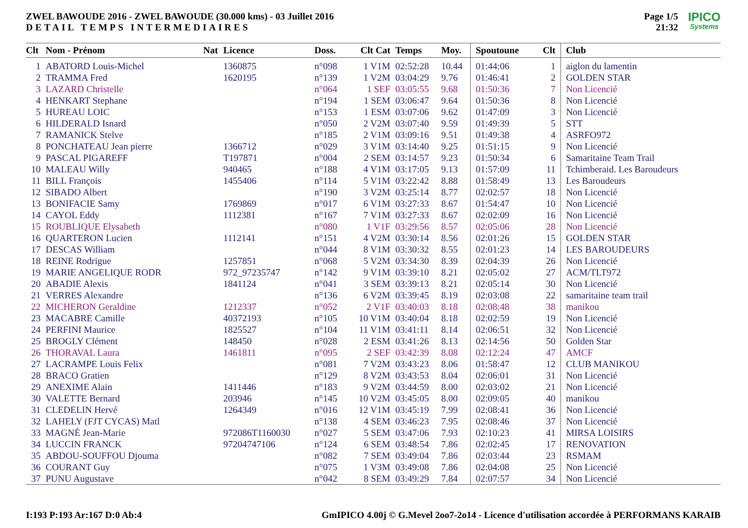ZWEL BAWOUDE 2016 - ZWEL BAWOUDE (30.000 kms) - 03 Juillet 2016
DETAIL TEMPS INTERMEDIAIRES
Page 1/5
21:32
IPICO
Systems
| Clt | Nom - Prénom | Nat | Licence | Doss. | Clt Cat | Temps | Moy. | Spoutoune | Clt | Club |
| --- | --- | --- | --- | --- | --- | --- | --- | --- | --- | --- |
| 1 | ABATORD Louis-Michel | | 1360875 | n°098 | 1 V1M | 02:52:28 | 10.44 | 01:44:06 | 1 | aiglon du lamentin |
| 2 | TRAMMA Fred | | 1620195 | n°139 | 1 V2M | 03:04:29 | 9.76 | 01:46:41 | 2 | GOLDEN STAR |
| 3 | LAZARD Christelle | | | n°064 | 1 SEF | 03:05:55 | 9.68 | 01:50:36 | 7 | Non Licencié |
| 4 | HENKART Stephane | | | n°194 | 1 SEM | 03:06:47 | 9.64 | 01:50:36 | 8 | Non Licencié |
| 5 | HUREAU LOIC | | | n°153 | 1 ESM | 03:07:06 | 9.62 | 01:47:09 | 3 | Non Licencié |
| 6 | HILDERALD Isnard | | | n°050 | 2 V2M | 03:07:40 | 9.59 | 01:49:39 | 5 | STT |
| 7 | RAMANICK Stelve | | | n°185 | 2 V1M | 03:09:16 | 9.51 | 01:49:38 | 4 | ASRFO972 |
| 8 | PONCHATEAU Jean pierre | | 1366712 | n°029 | 3 V1M | 03:14:40 | 9.25 | 01:51:15 | 9 | Non Licencié |
| 9 | PASCAL PIGAREFF | | T197871 | n°004 | 2 SEM | 03:14:57 | 9.23 | 01:50:34 | 6 | Samaritaine Team Trail |
| 10 | MALEAU Willy | | 940465 | n°188 | 4 V1M | 03:17:05 | 9.13 | 01:57:09 | 11 | Tchimberaid. Les Baroudeurs |
| 11 | BILL François | | 1455406 | n°114 | 5 V1M | 03:22:42 | 8.88 | 01:58:49 | 13 | Les Baroudeurs |
| 12 | SIBADO Albert | | | n°190 | 3 V2M | 03:25:14 | 8.77 | 02:02:57 | 18 | Non Licencié |
| 13 | BONIFACIE Samy | | 1769869 | n°017 | 6 V1M | 03:27:33 | 8.67 | 01:54:47 | 10 | Non Licencié |
| 14 | CAYOL Eddy | | 1112381 | n°167 | 7 V1M | 03:27:33 | 8.67 | 02:02:09 | 16 | Non Licencié |
| 15 | ROUBLIQUE Elysabeth | | | n°080 | 1 V1F | 03:29:56 | 8.57 | 02:05:06 | 28 | Non Licencié |
| 16 | QUARTERON Lucien | | 1112141 | n°151 | 4 V2M | 03:30:14 | 8.56 | 02:01:26 | 15 | GOLDEN STAR |
| 17 | DESCAS William | | | n°044 | 8 V1M | 03:30:32 | 8.55 | 02:01:23 | 14 | LES BAROUDEURS |
| 18 | REINE Rodrigue | | 1257851 | n°068 | 5 V2M | 03:34:30 | 8.39 | 02:04:39 | 26 | Non Licencié |
| 19 | MARIE ANGELIQUE RODR | | 972_97235747 | n°142 | 9 V1M | 03:39:10 | 8.21 | 02:05:02 | 27 | ACM/TLT972 |
| 20 | ABADIE Alexis | | 1841124 | n°041 | 3 SEM | 03:39:13 | 8.21 | 02:05:14 | 30 | Non Licencié |
| 21 | VERRES Alexandre | | | n°136 | 6 V2M | 03:39:45 | 8.19 | 02:03:08 | 22 | samaritaine team trail |
| 22 | MICHERON Geraldine | | 1212337 | n°052 | 2 V1F | 03:40:03 | 8.18 | 02:08:48 | 38 | manikou |
| 23 | MACABRE Camille | | 40372193 | n°105 | 10 V1M | 03:40:04 | 8.18 | 02:02:59 | 19 | Non Licencié |
| 24 | PERFINI Maurice | | 1825527 | n°104 | 11 V1M | 03:41:11 | 8.14 | 02:06:51 | 32 | Non Licencié |
| 25 | BROGLY Clément | | 148450 | n°028 | 2 ESM | 03:41:26 | 8.13 | 02:14:56 | 50 | Golden Star |
| 26 | THORAVAL Laura | | 1461811 | n°095 | 2 SEF | 03:42:39 | 8.08 | 02:12:24 | 47 | AMCF |
| 27 | LACRAMPE Louis Felix | | | n°081 | 7 V2M | 03:43:23 | 8.06 | 01:58:47 | 12 | CLUB MANIKOU |
| 28 | BRACO Gratien | | | n°129 | 8 V2M | 03:43:53 | 8.04 | 02:06:01 | 31 | Non Licencié |
| 29 | ANEXIME Alain | | 1411446 | n°183 | 9 V2M | 03:44:59 | 8.00 | 02:03:02 | 21 | Non Licencié |
| 30 | VALETTE Bernard | | 203946 | n°145 | 10 V2M | 03:45:05 | 8.00 | 02:09:05 | 40 | manikou |
| 31 | CLEDELIN Hervé | | 1264349 | n°016 | 12 V1M | 03:45:19 | 7.99 | 02:08:41 | 36 | Non Licencié |
| 32 | LAHELY (FJT CYCAS) Matl | | | n°138 | 4 SEM | 03:46:23 | 7.95 | 02:08:46 | 37 | Non Licencié |
| 33 | MAGNÉ Jean-Marie | | 972086T1160030 | n°027 | 5 SEM | 03:47:06 | 7.93 | 02:10:23 | 41 | MIRSA LOISIRS |
| 34 | LUCCIN FRANCK | | 97204747106 | n°124 | 6 SEM | 03:48:54 | 7.86 | 02:02:45 | 17 | RENOVATION |
| 35 | ABDOU-SOUFFOU Djouma | | | n°082 | 7 SEM | 03:49:04 | 7.86 | 02:03:44 | 23 | RSMAM |
| 36 | COURANT Guy | | | n°075 | 1 V3M | 03:49:08 | 7.86 | 02:04:08 | 25 | Non Licencié |
| 37 | PUNU Augustave | | | n°042 | 8 SEM | 03:49:29 | 7.84 | 02:07:57 | 34 | Non Licencié |
I:193 P:193 Ar:167 D:0 Ab:4 GmIPICO 4.00j © G.Mevel 2oo7-2o14 - Licence d'utilisation accordée à PERFORMANS KARAIB